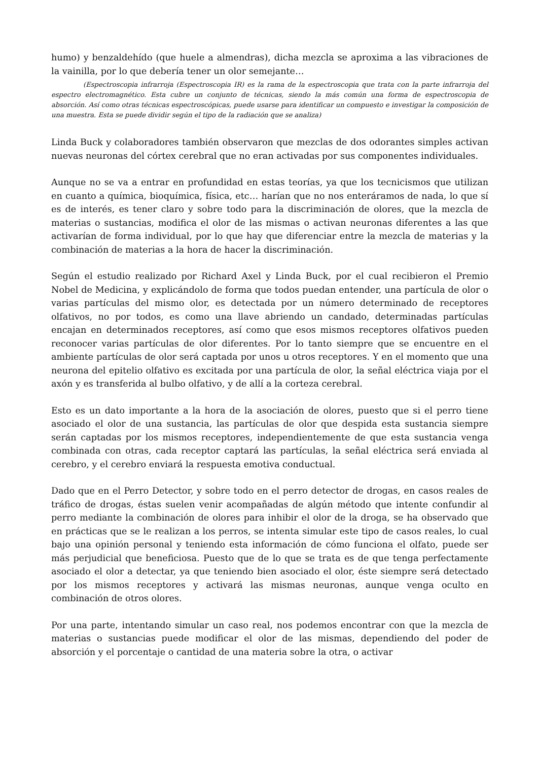humo) y benzaldehído (que huele a almendras), dicha mezcla se aproxima a las vibraciones de la vainilla, por lo que debería tener un olor semejante…
(Espectroscopia infrarroja (Espectroscopia IR) es la rama de la espectroscopia que trata con la parte infrarroja del espectro electromagnético. Esta cubre un conjunto de técnicas, siendo la más común una forma de espectroscopia de absorción. Así como otras técnicas espectroscópicas, puede usarse para identificar un compuesto e investigar la composición de una muestra. Esta se puede dividir según el tipo de la radiación que se analiza)
Linda Buck y colaboradores también observaron que mezclas de dos odorantes simples activan nuevas neuronas del córtex cerebral que no eran activadas por sus componentes individuales.
Aunque no se va a entrar en profundidad en estas teorías, ya que los tecnicismos que utilizan en cuanto a química, bioquímica, física, etc… harían que no nos enteráramos de nada, lo que sí es de interés, es tener claro y sobre todo para la discriminación de olores, que la mezcla de materias o sustancias, modifica el olor de las mismas o activan neuronas diferentes a las que activarían de forma individual, por lo que hay que diferenciar entre la mezcla de materias y la combinación de materias a la hora de hacer la discriminación.
Según el estudio realizado por Richard Axel y Linda Buck, por el cual recibieron el Premio Nobel de Medicina, y explicándolo de forma que todos puedan entender, una partícula de olor o varias partículas del mismo olor, es detectada por un número determinado de receptores olfativos, no por todos, es como una llave abriendo un candado, determinadas partículas encajan en determinados receptores, así como que esos mismos receptores olfativos pueden reconocer varias partículas de olor diferentes. Por lo tanto siempre que se encuentre en el ambiente partículas de olor será captada por unos u otros receptores. Y en el momento que una neurona del epitelio olfativo es excitada por una partícula de olor, la señal eléctrica viaja por el axón y es transferida al bulbo olfativo, y de allí a la corteza cerebral.
Esto es un dato importante a la hora de la asociación de olores, puesto que si el perro tiene asociado el olor de una sustancia, las partículas de olor que despida esta sustancia siempre serán captadas por los mismos receptores, independientemente de que esta sustancia venga combinada con otras, cada receptor captará las partículas, la señal eléctrica será enviada al cerebro, y el cerebro enviará la respuesta emotiva conductual.
Dado que en el Perro Detector, y sobre todo en el perro detector de drogas, en casos reales de tráfico de drogas, éstas suelen venir acompañadas de algún método que intente confundir al perro mediante la combinación de olores para inhibir el olor de la droga, se ha observado que en prácticas que se le realizan a los perros, se intenta simular este tipo de casos reales, lo cual bajo una opinión personal y teniendo esta información de cómo funciona el olfato, puede ser más perjudicial que beneficiosa. Puesto que de lo que se trata es de que tenga perfectamente asociado el olor a detectar, ya que teniendo bien asociado el olor, éste siempre será detectado por los mismos receptores y activará las mismas neuronas, aunque venga oculto en combinación de otros olores.
Por una parte, intentando simular un caso real, nos podemos encontrar con que la mezcla de materias o sustancias puede modificar el olor de las mismas, dependiendo del poder de absorción y el porcentaje o cantidad de una materia sobre la otra, o activar